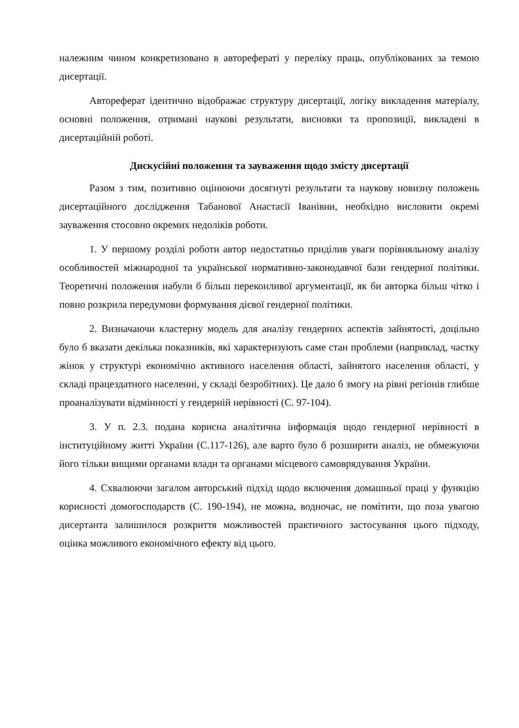належним чином конкретизовано в авторефераті у переліку праць, опублікованих за темою дисертації.
Автореферат ідентично відображає структуру дисертації, логіку викладення матеріалу, основні положення, отримані наукові результати, висновки та пропозиції, викладені в дисертаційній роботі.
Дискусійні положення та зауваження щодо змісту дисертації
Разом з тим, позитивно оцінюючи досягнуті результати та наукову новизну положень дисертаційного дослідження Табанової Анастасії Іванівни, необхідно висловити окремі зауваження стосовно окремих недоліків роботи.
1. У першому розділі роботи автор недостатньо приділив уваги порівняльному аналізу особливостей міжнародної та української нормативно-законодавчої бази гендерної політики. Теоретичні положення набули б більш переконливої аргументації, як би авторка більш чітко і повно розкрила передумови формування дієвої гендерної політики.
2. Визначаючи кластерну модель для аналізу гендерних аспектів зайнятості, доцільно було б вказати декілька показників, які характеризують саме стан проблеми (наприклад, частку жінок у структурі економічно активного населення області, зайнятого населення області, у складі працездатного населенні, у складі безробітних). Це дало б змогу на рівні регіонів глибше проаналізувати відмінності у гендерній нерівності (С. 97-104).
3. У п. 2.3. подана корисна аналітична інформація щодо гендерної нерівності в інституційному житті України (С.117-126), але варто було б розширити аналіз, не обмежуючи його тільки вищими органами влади та органами місцевого самоврядування України.
4. Схвалюючи загалом авторський підхід щодо включення домашньої праці у функцію корисності домогосподарств (С. 190-194), не можна, водночас, не помітити, що поза увагою дисертанта залишилося розкриття можливостей практичного застосування цього підходу, оцінка можливого економічного ефекту від цього.